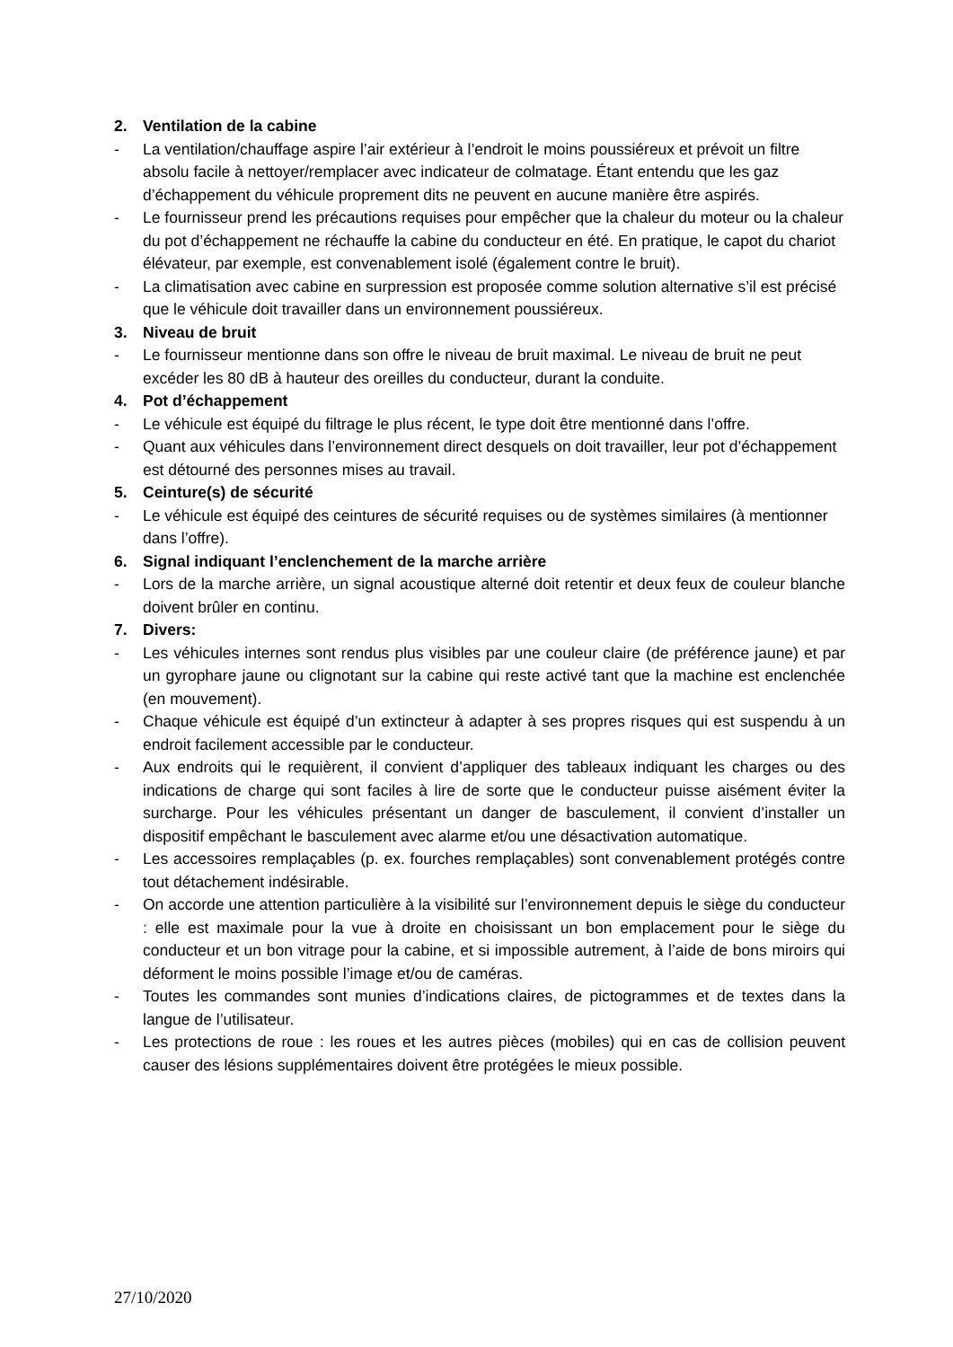2. Ventilation de la cabine
- La ventilation/chauffage aspire l’air extérieur à l’endroit le moins poussiéreux et prévoit un filtre absolu facile à nettoyer/remplacer avec indicateur de colmatage. Étant entendu que les gaz d’échappement du véhicule proprement dits ne peuvent en aucune manière être aspirés.
- Le fournisseur prend les précautions requises pour empêcher que la chaleur du moteur ou la chaleur du pot d’échappement ne réchauffe la cabine du conducteur en été. En pratique, le capot du chariot élévateur, par exemple, est convenablement isolé (également contre le bruit).
- La climatisation avec cabine en surpression est proposée comme solution alternative s’il est précisé que le véhicule doit travailler dans un environnement poussiéreux.
3. Niveau de bruit
- Le fournisseur mentionne dans son offre le niveau de bruit maximal. Le niveau de bruit ne peut excéder les 80 dB à hauteur des oreilles du conducteur, durant la conduite.
4. Pot d’échappement
- Le véhicule est équipé du filtrage le plus récent, le type doit être mentionné dans l’offre.
- Quant aux véhicules dans l’environnement direct desquels on doit travailler, leur pot d’échappement est détourné des personnes mises au travail.
5. Ceinture(s) de sécurité
- Le véhicule est équipé des ceintures de sécurité requises ou de systèmes similaires (à mentionner dans l’offre).
6. Signal indiquant l’enclenchement de la marche arrière
- Lors de la marche arrière, un signal acoustique alterné doit retentir et deux feux de couleur blanche doivent brûler en continu.
7. Divers:
- Les véhicules internes sont rendus plus visibles par une couleur claire (de préférence jaune) et par un gyrophare jaune ou clignotant sur la cabine qui reste activé tant que la machine est enclenchée (en mouvement).
- Chaque véhicule est équipé d’un extincteur à adapter à ses propres risques qui est suspendu à un endroit facilement accessible par le conducteur.
- Aux endroits qui le requièrent, il convient d’appliquer des tableaux indiquant les charges ou des indications de charge qui sont faciles à lire de sorte que le conducteur puisse aisément éviter la surcharge. Pour les véhicules présentant un danger de basculement, il convient d’installer un dispositif empêchant le basculement avec alarme et/ou une désactivation automatique.
- Les accessoires remplaçables (p. ex. fourches remplaçables) sont convenablement protégés contre tout détachement indésirable.
- On accorde une attention particulière à la visibilité sur l’environnement depuis le siège du conducteur : elle est maximale pour la vue à droite en choisissant un bon emplacement pour le siège du conducteur et un bon vitrage pour la cabine, et si impossible autrement, à l’aide de bons miroirs qui déforment le moins possible l’image et/ou de caméras.
- Toutes les commandes sont munies d’indications claires, de pictogrammes et de textes dans la langue de l’utilisateur.
- Les protections de roue : les roues et les autres pièces (mobiles) qui en cas de collision peuvent causer des lésions supplémentaires doivent être protégées le mieux possible.
27/10/2020